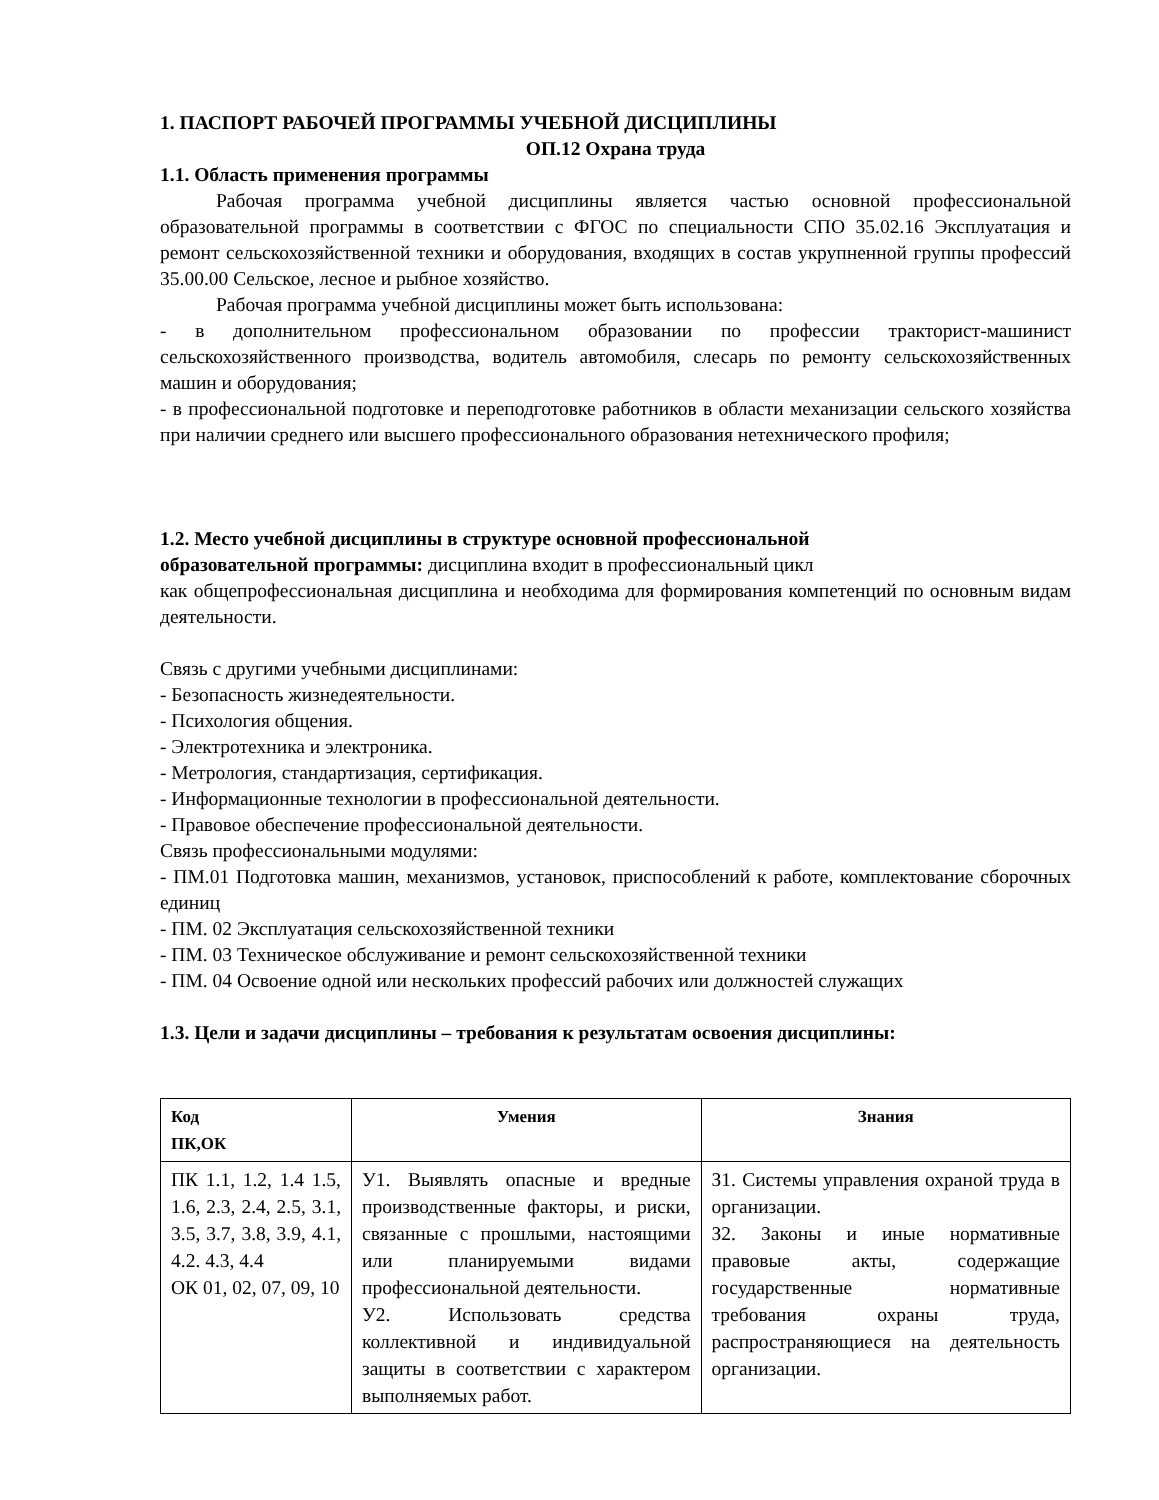1. ПАСПОРТ РАБОЧЕЙ ПРОГРАММЫ УЧЕБНОЙ ДИСЦИПЛИНЫ
ОП.12 Охрана труда
1.1. Область применения программы
Рабочая программа учебной дисциплины является частью основной профессиональной образовательной программы в соответствии с ФГОС по специальности СПО 35.02.16 Эксплуатация и ремонт сельскохозяйственной техники и оборудования, входящих в состав укрупненной группы профессий 35.00.00 Сельское, лесное и рыбное хозяйство.
Рабочая программа учебной дисциплины может быть использована:
- в дополнительном профессиональном образовании по профессии тракторист-машинист сельскохозяйственного производства, водитель автомобиля, слесарь по ремонту сельскохозяйственных машин и оборудования;
- в профессиональной подготовке и переподготовке работников в области механизации сельского хозяйства при наличии среднего или высшего профессионального образования нетехнического профиля;
1.2. Место учебной дисциплины в структуре основной профессиональной
образовательной программы: дисциплина входит в профессиональный цикл
как общепрофессиональная дисциплина и необходима для формирования компетенций по основным видам деятельности.
Связь с другими учебными дисциплинами:
- Безопасность жизнедеятельности.
- Психология общения.
- Электротехника и электроника.
- Метрология, стандартизация, сертификация.
- Информационные технологии в профессиональной деятельности.
- Правовое обеспечение профессиональной деятельности.
Связь профессиональными модулями:
- ПМ.01 Подготовка машин, механизмов, установок, приспособлений к работе, комплектование сборочных единиц
- ПМ. 02 Эксплуатация сельскохозяйственной техники
- ПМ. 03 Техническое обслуживание и ремонт сельскохозяйственной техники
- ПМ. 04 Освоение одной или нескольких профессий рабочих или должностей служащих
1.3. Цели и задачи дисциплины – требования к результатам освоения дисциплины:
| Код ПК,ОК | Умения | Знания |
| --- | --- | --- |
| ПК 1.1, 1.2, 1.4 1.5, 1.6, 2.3, 2.4, 2.5, 3.1, 3.5, 3.7, 3.8, 3.9, 4.1, 4.2. 4.3, 4.4 ОК 01, 02, 07, 09, 10 | У1. Выявлять опасные и вредные производственные факторы, и риски, связанные с прошлыми, настоящими или планируемыми видами профессиональной деятельности. У2. Использовать средства коллективной и индивидуальной защиты в соответствии с характером выполняемых работ. | З1. Системы управления охраной труда в организации. З2. Законы и иные нормативные правовые акты, содержащие государственные нормативные требования охраны труда, распространяющиеся на деятельность организации. |